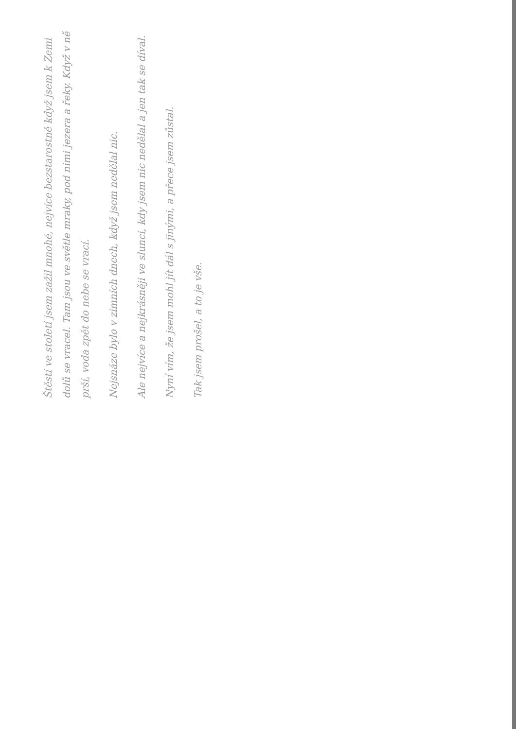Štěstí ve století jsem zažil mnohé, nejvíce bezstarostně když jsem k Zemi dolů se vracel. Tam jsou ve světle mraky, pod nimi jezera a řeky. Když v ně prší, voda zpět do nebe se vrací.
Nejsnáze bylo v zimních dnech, když jsem nedělal nic.
Ale nejvíce a nejkrásněji ve slunci, kdy jsem nic nedělal a jen tak se díval.
Nyní vím, že jsem mohl jít dál s jinými, a přece jsem zůstal.
Tak jsem prošel, a to je vše.